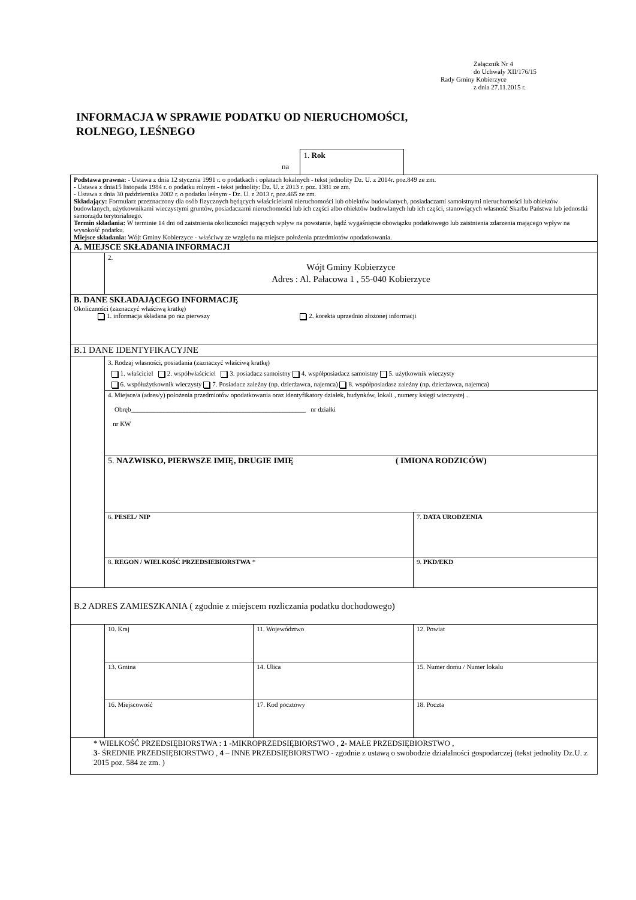Załącznik Nr 4
do Uchwały XII/176/15
Rady Gminy Kobierzyce
z dnia 27.11.2015 r.
INFORMACJA W SPRAWIE PODATKU OD NIERUCHOMOŚCI,
ROLNEGO, LEŚNEGO
na 1. Rok
| Podstawa prawna: - Ustawa z dnia 12 stycznia 1991 r. o podatkach i opłatach lokalnych - tekst jednolity Dz. U. z 2014r. poz.849 ze zm. - Ustawa z dnia15 listopada 1984 r. o podatku rolnym - tekst jednolity: Dz. U. z 2013 r. poz. 1381 ze zm. - Ustawa z dnia 30 października 2002 r. o podatku leśnym - Dz. U. z 2013 r, poz.465 ze zm. Składający: Formularz przeznaczony dla osób fizycznych będących właścicielami nieruchomości lub obiektów budowlanych, posiadaczami samoistnymi nieruchomości lub obiektów budowlanych, użytkownikami wieczystymi gruntów, posiadaczami nieruchomości lub ich części albo obiektów budowlanych lub ich części, stanowiących własność Skarbu Państwa lub jednostki samorządu terytorialnego. Termin składania: W terminie 14 dni od zaistnienia okoliczności mających wpływ na powstanie, bądź wygaśnięcie obowiązku podatkowego lub zaistnienia zdarzenia mającego wpływ na wysokość podatku. Miejsce składania: Wójt Gminy Kobierzyce - właściwy ze względu na miejsce położenia przedmiotów opodatkowania. | | | |
| A. MIEJSCE SKŁADANIA INFORMACJI | | | |
| | 2. Wójt Gminy Kobierzyce Adres : Al. Pałacowa 1 , 55-040 Kobierzyce | | |
| B. DANE SKŁADAJĄCEGO INFORMACJĘ Okoliczności (zaznaczyć właściwą kratkę) 1. informacja składana po raz pierwszy 2. korekta uprzednio złożonej informacji | | | |
| B.1 DANE IDENTYFIKACYJNE | | | |
| | 3. Rodzaj własności, posiadania (zaznaczyć właściwą kratkę) 1. właściciel 2. współwłaściciel 3. posiadacz samoistny 4. współposiadacz samoistny 5. użytkownik wieczysty 6. współużytkownik wieczysty 7. Posiadacz zależny (np. dzierżawca, najemca) 8. współposiadasz zależny (np. dzierżawca, najemca) | | |
| | 4. Miejsce/a (adres/y) położenia przedmiotów opodatkowania oraz identyfikatory działek, budynków, lokali , numery księgi wieczystej . Obręb_____________________________________________________ nr działki nr KW | | |
| | 5. NAZWISKO, PIERWSZE IMIĘ, DRUGIE IMIĘ ( IMIONA RODZICÓW) | | |
| | 6. PESEL/ NIP | | 7. DATA URODZENIA |
| | 8. REGON / WIELKOŚĆ PRZEDSIEBIORSTWA * | | 9. PKD/EKD |
| B.2 ADRES ZAMIESZKANIA ( zgodnie z miejscem rozliczania podatku dochodowego) | | | |
| | 10. Kraj | 11. Województwo | 12. Powiat |
| | 13. Gmina | 14. Ulica | 15. Numer domu / Numer lokalu |
| | 16. Miejscowość | 17. Kod pocztowy | 18. Poczta |
| * WIELKOŚĆ PRZEDSIĘBIORSTWA : 1 -MIKROPRZEDSIĘBIORSTWO , 2- MAŁE PRZEDSIĘBIORSTWO , 3 - ŚREDNIE PRZEDSIĘBIORSTWO , 4 – INNE PRZEDSIĘBIORSTWO - zgodnie z ustawą o swobodzie działalności gospodarczej (tekst jednolity Dz.U. z 2015 poz. 584 ze zm. ) | | | |